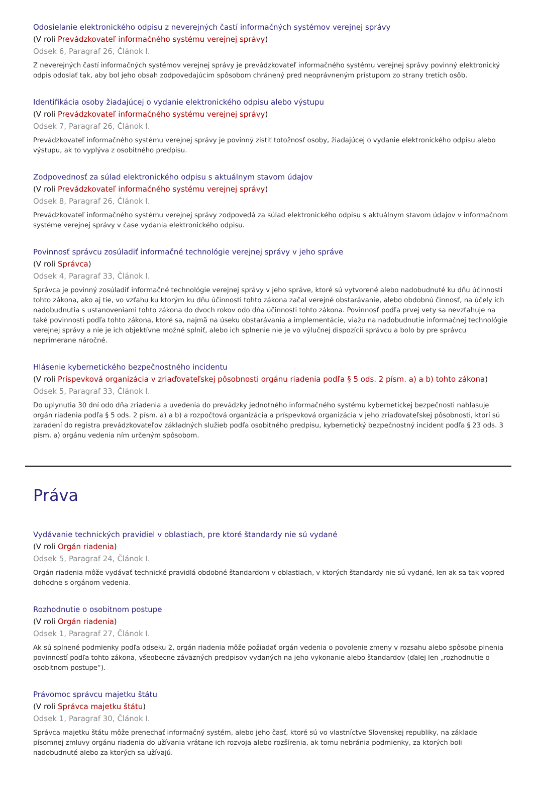Odosielanie elektronického odpisu z neverejných častí informačných systémov verejnej správy
(V roli Prevádzkovateľ informačného systému verejnej správy)
Odsek 6, Paragraf 26, Článok I.
Z neverejných častí informačných systémov verejnej správy je prevádzkovateľ informačného systému verejnej správy povinný elektronický odpis odoslať tak, aby bol jeho obsah zodpovedajúcim spôsobom chránený pred neoprávneným prístupom zo strany tretích osôb.
Identifikácia osoby žiadajúcej o vydanie elektronického odpisu alebo výstupu
(V roli Prevádzkovateľ informačného systému verejnej správy)
Odsek 7, Paragraf 26, Článok I.
Prevádzkovateľ informačného systému verejnej správy je povinný zistiť totožnosť osoby, žiadajúcej o vydanie elektronického odpisu alebo výstupu, ak to vyplýva z osobitného predpisu.
Zodpovednosť za súlad elektronického odpisu s aktuálnym stavom údajov
(V roli Prevádzkovateľ informačného systému verejnej správy)
Odsek 8, Paragraf 26, Článok I.
Prevádzkovateľ informačného systému verejnej správy zodpovedá za súlad elektronického odpisu s aktuálnym stavom údajov v informačnom systéme verejnej správy v čase vydania elektronického odpisu.
Povinnosť správcu zosúladiť informačné technológie verejnej správy v jeho správe
(V roli Správca)
Odsek 4, Paragraf 33, Článok I.
Správca je povinný zosúladiť informačné technológie verejnej správy v jeho správe, ktoré sú vytvorené alebo nadobudnuté ku dňu účinnosti tohto zákona, ako aj tie, vo vzťahu ku ktorým ku dňu účinnosti tohto zákona začal verejné obstarávanie, alebo obdobnú činnosť, na účely ich nadobudnutia s ustanoveniami tohto zákona do dvoch rokov odo dňa účinnosti tohto zákona. Povinnosť podľa prvej vety sa nevzťahuje na také povinnosti podľa tohto zákona, ktoré sa, najmä na úseku obstarávania a implementácie, viažu na nadobudnutie informačnej technológie verejnej správy a nie je ich objektívne možné splniť, alebo ich splnenie nie je vo výlučnej dispozícii správcu a bolo by pre správcu neprimerane náročné.
Hlásenie kybernetického bezpečnostného incidentu
(V roli Príspevková organizácia v zriaďovateľskej pôsobnosti orgánu riadenia podľa § 5 ods. 2 písm. a) a b) tohto zákona)
Odsek 5, Paragraf 33, Článok I.
Do uplynutia 30 dní odo dňa zriadenia a uvedenia do prevádzky jednotného informačného systému kybernetickej bezpečnosti nahlasuje orgán riadenia podľa § 5 ods. 2 písm. a) a b) a rozpočtová organizácia a príspevková organizácia v jeho zriaďovateľskej pôsobnosti, ktorí sú zaradení do registra prevádzkovateľov základných služieb podľa osobitného predpisu, kybernetický bezpečnostný incident podľa § 23 ods. 3 písm. a) orgánu vedenia ním určeným spôsobom.
Práva
Vydávanie technických pravidiel v oblastiach, pre ktoré štandardy nie sú vydané
(V roli Orgán riadenia)
Odsek 5, Paragraf 24, Článok I.
Orgán riadenia môže vydávať technické pravidlá obdobné štandardom v oblastiach, v ktorých štandardy nie sú vydané, len ak sa tak vopred dohodne s orgánom vedenia.
Rozhodnutie o osobitnom postupe
(V roli Orgán riadenia)
Odsek 1, Paragraf 27, Článok I.
Ak sú splnené podmienky podľa odseku 2, orgán riadenia môže požiadať orgán vedenia o povolenie zmeny v rozsahu alebo spôsobe plnenia povinností podľa tohto zákona, všeobecne záväzných predpisov vydaných na jeho vykonanie alebo štandardov (ďalej len „rozhodnutie o osobitnom postupe“).
Právomoc správcu majetku štátu
(V roli Správca majetku štátu)
Odsek 1, Paragraf 30, Článok I.
Správca majetku štátu môže prenechať informačný systém, alebo jeho časť, ktoré sú vo vlastníctve Slovenskej republiky, na základe písomnej zmluvy orgánu riadenia do užívania vrátane ich rozvoja alebo rozšírenia, ak tomu nebránia podmienky, za ktorých boli nadobudnuté alebo za ktorých sa užívajú.